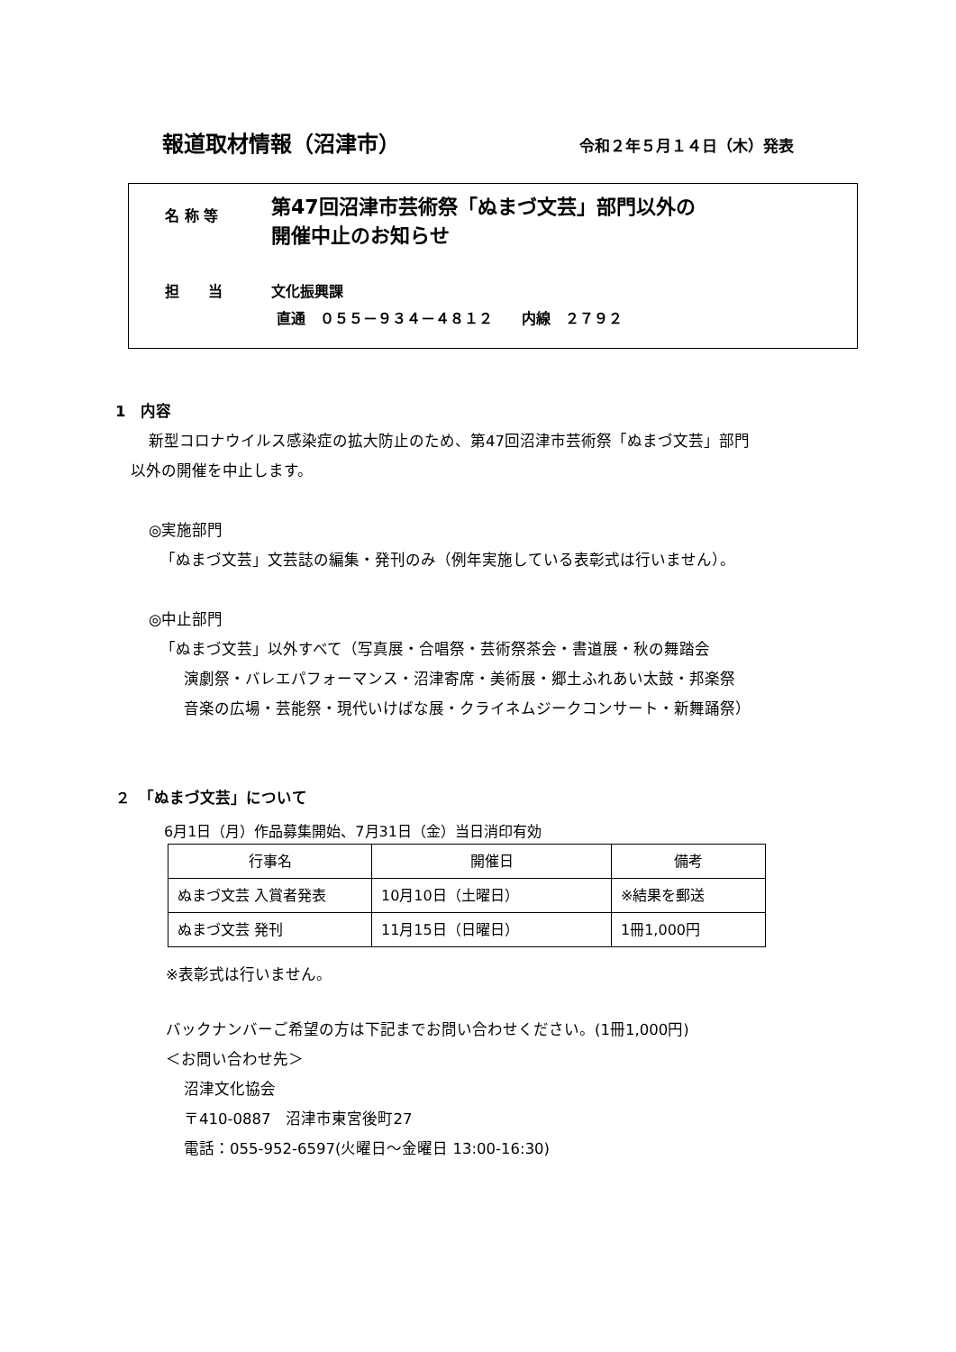報道取材情報（沼津市） 令和２年５月１４日（木）発表
名 称 等
第47回沼津市芸術祭「ぬまづ文芸」部門以外の
開催中止のお知らせ
担　　当 文化振興課
直通　０５５－９３４－４８１２　　内線　２７９２
1　内容
新型コロナウイルス感染症の拡大防止のため、第47回沼津市芸術祭「ぬまづ文芸」部門
以外の開催を中止します。
◎実施部門
「ぬまづ文芸」文芸誌の編集・発刊のみ（例年実施している表彰式は行いません）。
◎中止部門
「ぬまづ文芸」以外すべて（写真展・合唱祭・芸術祭茶会・書道展・秋の舞踏会
演劇祭・バレエパフォーマンス・沼津寄席・美術展・郷土ふれあい太鼓・邦楽祭
音楽の広場・芸能祭・現代いけばな展・クライネムジークコンサート・新舞踊祭）
２　「ぬまづ文芸」について
6月1日（月）作品募集開始、7月31日（金）当日消印有効
| 行事名 | 開催日 | 備考 |
| --- | --- | --- |
| ぬまづ文芸 入賞者発表 | 10月10日（土曜日） | ※結果を郵送 |
| ぬまづ文芸 発刊 | 11月15日（日曜日） | 1冊1,000円 |
※表彰式は行いません。
バックナンバーご希望の方は下記までお問い合わせください。(1冊1,000円)
＜お問い合わせ先＞
沼津文化協会
〒410-0887　沼津市東宮後町27
電話：055-952-6597(火曜日～金曜日 13:00-16:30)